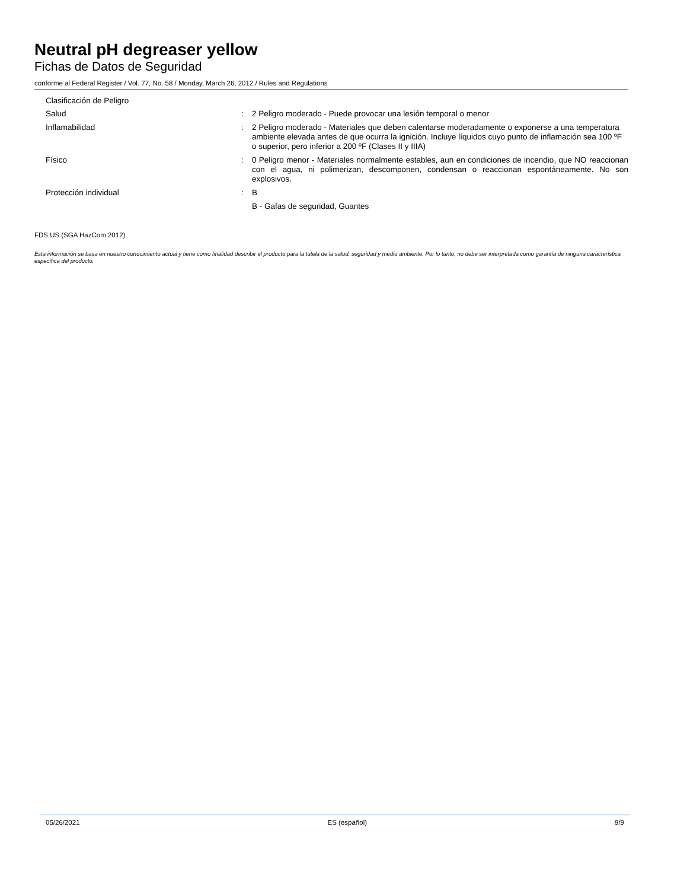Neutral pH degreaser yellow
Fichas de Datos de Seguridad
conforme al Federal Register / Vol. 77, No. 58 / Monday, March 26, 2012 / Rules and Regulations
Clasificación de Peligro
Salud :
2 Peligro moderado - Puede provocar una lesión temporal o menor
Inflamabilidad :
2 Peligro moderado - Materiales que deben calentarse moderadamente o exponerse a una temperatura ambiente elevada antes de que ocurra la ignición. Incluye líquidos cuyo punto de inflamación sea 100 ºF o superior, pero inferior a 200 ºF (Clases II y IIIA)
Físico :
0 Peligro menor - Materiales normalmente estables, aun en condiciones de incendio, que NO reaccionan con el agua, ni polimerizan, descomponen, condensan o reaccionan espontáneamente. No son explosivos.
Protección individual :
B
B - Gafas de seguridad, Guantes
FDS US (SGA HazCom 2012)
Esta información se basa en nuestro conocimiento actual y tiene como finalidad describir el producto para la tutela de la salud, seguridad y medio ambiente. Por lo tanto, no debe ser interpretada como garantía de ninguna característica específica del producto.
05/26/2021 ES (español) 9/9